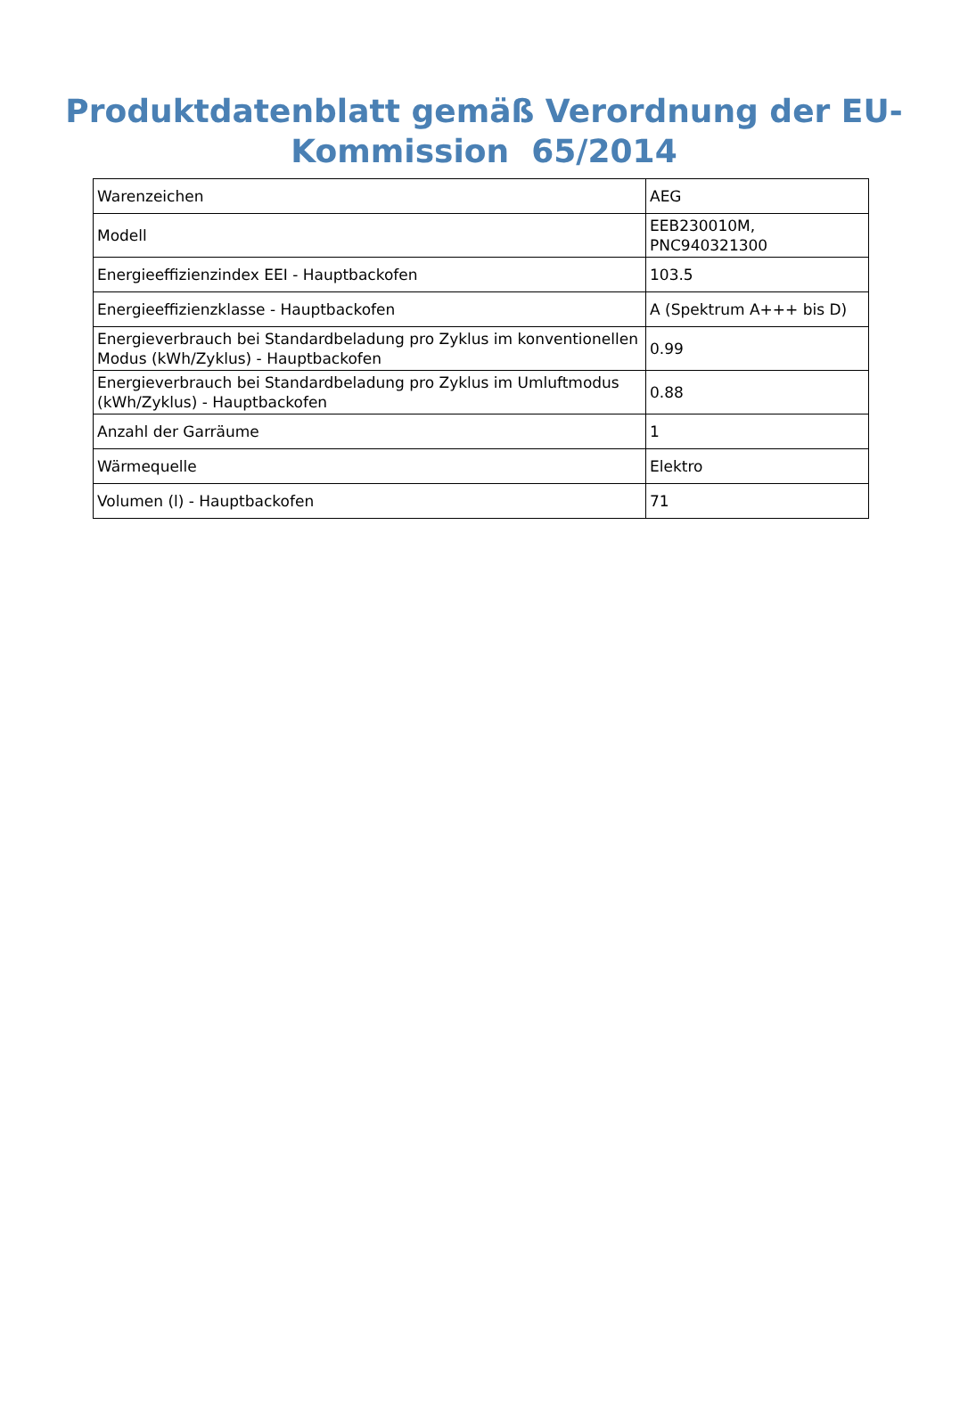Produktdatenblatt gemäß Verordnung der EU-
Kommission 65/2014
| Warenzeichen | AEG |
| Modell | EEB230010M, PNC940321300 |
| Energieeffizienzindex EEI - Hauptbackofen | 103.5 |
| Energieeffizienzklasse - Hauptbackofen | A (Spektrum A+++ bis D) |
| Energieverbrauch bei Standardbeladung pro Zyklus im konventionellen Modus (kWh/Zyklus) - Hauptbackofen | 0.99 |
| Energieverbrauch bei Standardbeladung pro Zyklus im Umluftmodus (kWh/Zyklus) - Hauptbackofen | 0.88 |
| Anzahl der Garräume | 1 |
| Wärmequelle | Elektro |
| Volumen (l) - Hauptbackofen | 71 |